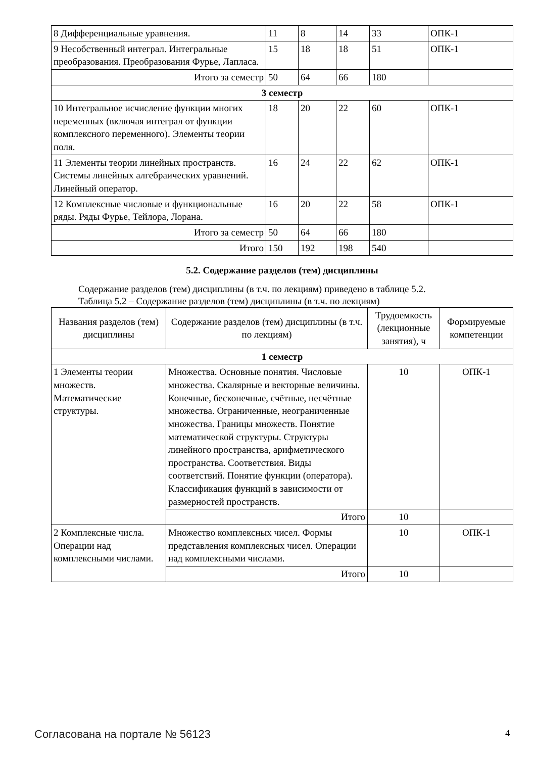| 8 Дифференциальные уравнения. | 11 | 8 | 14 | 33 | ОПК-1 |
| 9 Несобственный интеграл. Интегральные преобразования. Преобразования Фурье, Лапласа. | 15 | 18 | 18 | 51 | ОПК-1 |
| Итого за семестр | 50 | 64 | 66 | 180 | |
| 3 семестр | | | | | |
| 10 Интегральное исчисление функции многих переменных (включая интеграл от функции комплексного переменного). Элементы теории поля. | 18 | 20 | 22 | 60 | ОПК-1 |
| 11 Элементы теории линейных пространств. Системы линейных алгебраических уравнений. Линейный оператор. | 16 | 24 | 22 | 62 | ОПК-1 |
| 12 Комплексные числовые и функциональные ряды. Ряды Фурье, Тейлора, Лорана. | 16 | 20 | 22 | 58 | ОПК-1 |
| Итого за семестр | 50 | 64 | 66 | 180 | |
| Итого | 150 | 192 | 198 | 540 | |
5.2. Содержание разделов (тем) дисциплины
Содержание разделов (тем) дисциплины (в т.ч. по лекциям) приведено в таблице 5.2.
Таблица 5.2 – Содержание разделов (тем) дисциплины (в т.ч. по лекциям)
| Названия разделов (тем) дисциплины | Содержание разделов (тем) дисциплины (в т.ч. по лекциям) | Трудоемкость (лекционные занятия), ч | Формируемые компетенции |
| --- | --- | --- | --- |
| 1 семестр | | | |
| 1 Элементы теории множеств. Математические структуры. | Множества. Основные понятия. Числовые множества. Скалярные и векторные величины. Конечные, бесконечные, счётные, несчётные множества. Ограниченные, неограниченные множества. Границы множеств. Понятие математической структуры. Структуры линейного пространства, арифметического пространства. Соответствия. Виды соответствий. Понятие функции (оператора). Классификация функций в зависимости от размерностей пространств. | 10 | ОПК-1 |
| | Итого | 10 | |
| 2 Комплексные числа. Операции над комплексными числами. | Множество комплексных чисел. Формы представления комплексных чисел. Операции над комплексными числами. | 10 | ОПК-1 |
| | Итого | 10 | |
Согласована на портале № 56123 4